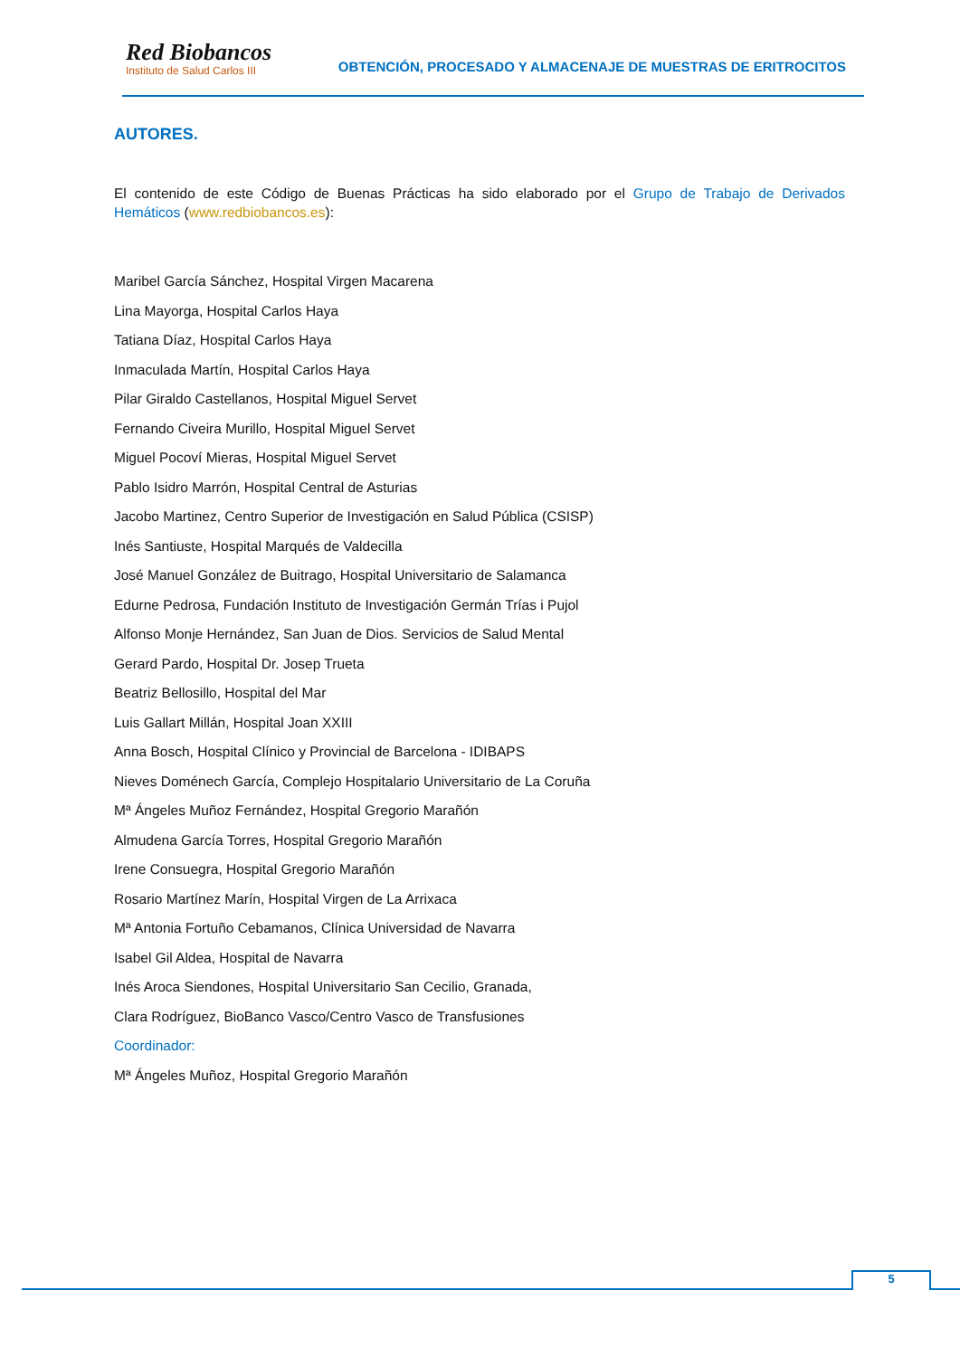Red Biobancos
Instituto de Salud Carlos III
OBTENCIÓN, PROCESADO Y ALMACENAJE DE MUESTRAS DE ERITROCITOS
AUTORES.
El contenido de este Código de Buenas Prácticas ha sido elaborado por el Grupo de Trabajo de Derivados Hemáticos (www.redbiobancos.es):
Maribel García Sánchez, Hospital Virgen Macarena
Lina Mayorga, Hospital Carlos Haya
Tatiana Díaz, Hospital Carlos Haya
Inmaculada Martín, Hospital Carlos Haya
Pilar Giraldo Castellanos, Hospital Miguel Servet
Fernando Civeira Murillo, Hospital Miguel Servet
Miguel Pocoví Mieras, Hospital Miguel Servet
Pablo Isidro Marrón, Hospital Central de Asturias
Jacobo Martinez, Centro Superior de Investigación en Salud Pública (CSISP)
Inés Santiuste, Hospital Marqués de Valdecilla
José Manuel González de Buitrago, Hospital Universitario de Salamanca
Edurne Pedrosa, Fundación Instituto de Investigación Germán Trías i Pujol
Alfonso Monje Hernández, San Juan de Dios. Servicios de Salud Mental
Gerard Pardo, Hospital Dr. Josep Trueta
Beatriz Bellosillo, Hospital del Mar
Luis Gallart Millán, Hospital Joan XXIII
Anna Bosch, Hospital Clínico y Provincial de Barcelona - IDIBAPS
Nieves Doménech García, Complejo Hospitalario Universitario de La Coruña
Mª Ángeles Muñoz Fernández, Hospital Gregorio Marañón
Almudena García Torres, Hospital Gregorio Marañón
Irene Consuegra, Hospital Gregorio Marañón
Rosario Martínez Marín, Hospital Virgen de La Arrixaca
Mª Antonia Fortuño Cebamanos, Clínica Universidad de Navarra
Isabel Gil Aldea, Hospital de Navarra
Inés Aroca Siendones, Hospital Universitario San Cecilio, Granada,
Clara Rodríguez, BioBanco Vasco/Centro Vasco de Transfusiones
Coordinador:
Mª Ángeles Muñoz, Hospital Gregorio Marañón
5